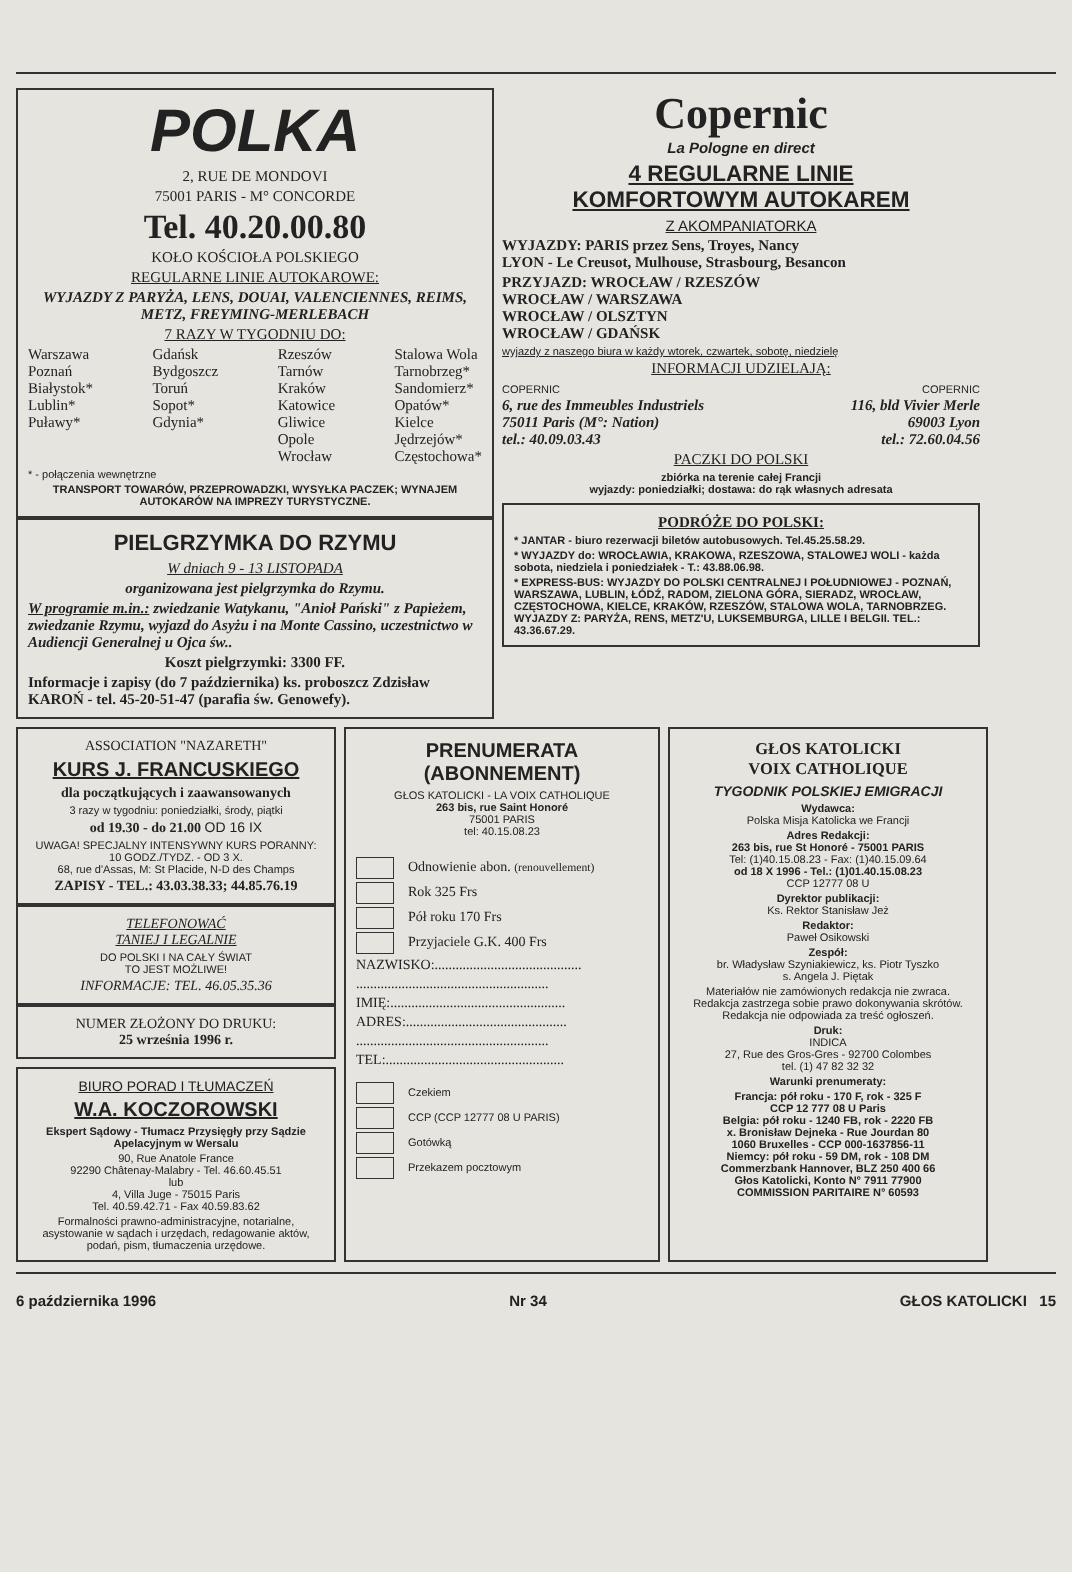POLKA
2, RUE DE MONDOVI
75001 PARIS - M° CONCORDE
Tel. 40.20.00.80
KOŁO KOŚCIOŁA POLSKIEGO
REGULARNE LINIE AUTOKAROWE:
WYJAZDY Z PARYŻA, LENS, DOUAI, VALENCIENNES, REIMS, METZ, FREYMING-MERLEBACH
7 RAZY W TYGODNIU DO:
Warszawa
Poznań
Białystok*
Lublin*
Puławy*
Gdańsk
Bydgoszcz
Toruń
Sopot*
Gdynia*
Rzeszów
Tarnów
Kraków
Katowice
Gliwice
Opole
Wrocław
Stalowa Wola
Tarnobrzeg*
Sandomierz*
Opatów*
Kielce
Jędrzejów*
Częstochowa*
* - połączenia wewnętrzne
TRANSPORT TOWARÓW, PRZEPROWADZKI, WYSYŁKA PACZEK; WYNAJEM AUTOKARÓW NA IMPREZY TURYSTYCZNE.
PIELGRZYMKA DO RZYMU
W dniach 9 - 13 LISTOPADA
organizowana jest pielgrzymka do Rzymu.
W programie m.in.: zwiedzanie Watykanu, "Anioł Pański" z Papieżem, zwiedzanie Rzymu, wyjazd do Asyżu i na Monte Cassino, uczestnictwo w Audiencji Generalnej u Ojca św..
Koszt pielgrzymki: 3300 FF.
Informacje i zapisy (do 7 października) ks. proboszcz Zdzisław KAROŃ - tel. 45-20-51-47 (parafia św. Genowefy).
Copernic
La Pologne en direct
4 REGULARNE LINIE
KOMFORTOWYM AUTOKAREM
Z AKOMPANIATORKA
WYJAZDY: PARIS przez Sens, Troyes, Nancy
LYON - Le Creusot, Mulhouse, Strasbourg, Besancon
PRZYJAZD: WROCŁAW / RZESZÓW
WROCŁAW / WARSZAWA
WROCŁAW / OLSZTYN
WROCŁAW / GDAŃSK
wyjazdy z naszego biura w każdy wtorek, czwartek, sobotę, niedzielę
INFORMACJI UDZIELAJĄ:
COPERNIC
6, rue des Immeubles Industriels
75011 Paris (M°: Nation)
tel.: 40.09.03.43
COPERNIC
116, bld Vivier Merle
69003 Lyon
tel.: 72.60.04.56
PACZKI DO POLSKI
zbiórka na terenie całej Francji
wyjazdy: poniedziałki; dostawa: do rąk własnych adresata
PODRÓŻE DO POLSKI:
* JANTAR - biuro rezerwacji biletów autobusowych. Tel.45.25.58.29.
* WYJAZDY do: WROCŁAWIA, KRAKOWA, RZESZOWA, STALOWEJ WOLI - każda sobota, niedziela i poniedziałek - T.: 43.88.06.98.
* EXPRESS-BUS: WYJAZDY DO POLSKI CENTRALNEJ I POŁUDNIOWEJ - POZNAŃ, WARSZAWA, LUBLIN, ŁÓDŹ, RADOM, ZIELONA GÓRA, SIERADZ, WROCŁAW, CZĘSTOCHOWA, KIELCE, KRAKÓW, RZESZÓW, STALOWA WOLA, TARNOBRZEG. WYJAZDY Z: PARYŻA, RENS, METZ'U, LUKSEMBURGA, LILLE I BELGII. TEL.: 43.36.67.29.
ASSOCIATION "NAZARETH"
KURS J. FRANCUSKIEGO
dla początkujących i zaawansowanych
3 razy w tygodniu: poniedziałki, środy, piątki
od 19.30 - do 21.00 OD 16 IX
UWAGA! SPECJALNY INTENSYWNY KURS PORANNY: 10 GODZ./TYDZ. - OD 3 X.
68, rue d'Assas, M: St Placide, N-D des Champs
ZAPISY - TEL.: 43.03.38.33; 44.85.76.19
TELEFONOWAĆ
TANIEJ I LEGALNIE
DO POLSKI I NA CAŁY ŚWIAT
TO JEST MOŻLIWE!
INFORMACJE: TEL. 46.05.35.36
NUMER ZŁOŻONY DO DRUKU:
25 września 1996 r.
BIURO PORAD I TŁUMACZEŃ
W.A. KOCZOROWSKI
Ekspert Sądowy - Tłumacz Przysięgły przy Sądzie Apelacyjnym w Wersalu
90, Rue Anatole France
92290 Châtenay-Malabry - Tel. 46.60.45.51
lub
4, Villa Juge - 75015 Paris
Tel. 40.59.42.71 - Fax 40.59.83.62
Formalności prawno-administracyjne, notarialne, asystowanie w sądach i urzędach, redagowanie aktów, podań, pism, tłumaczenia urzędowe.
PRENUMERATA
(ABONNEMENT)
GŁOS KATOLICKI - LA VOIX CATHOLIQUE
263 bis, rue Saint Honoré
75001 PARIS
tel: 40.15.08.23
Odnowienie abon. (renouvellement)
Rok 325 Frs
Pół roku 170 Frs
Przyjaciele G.K. 400 Frs
NAZWISKO:..........................................
.......................................................
IMIĘ:..................................................
ADRES:..............................................
.......................................................
TEL:...................................................
Czekiem
CCP (CCP 12777 08 U PARIS)
Gotówką
Przekazem pocztowym
GŁOS KATOLICKI
VOIX CATHOLIQUE
TYGODNIK POLSKIEJ EMIGRACJI
Wydawca:
Polska Misja Katolicka we Francji
Adres Redakcji:
263 bis, rue St Honoré - 75001 PARIS
Tel: (1)40.15.08.23 - Fax: (1)40.15.09.64
od 18 X 1996 - Tel.: (1)01.40.15.08.23
CCP 12777 08 U
Dyrektor publikacji:
Ks. Rektor Stanisław Jeż
Redaktor:
Paweł Osikowski
Zespół:
br. Władysław Szyniakiewicz, ks. Piotr Tyszko
s. Angela J. Piętak
Materiałów nie zamówionych redakcja nie zwraca.
Redakcja zastrzega sobie prawo dokonywania skrótów.
Redakcja nie odpowiada za treść ogłoszeń.
Druk:
INDICA
27, Rue des Gros-Gres - 92700 Colombes
tel. (1) 47 82 32 32
Warunki prenumeraty:
Francja: pół roku - 170 F, rok - 325 F
CCP 12 777 08 U Paris
Belgia: pół roku - 1240 FB, rok - 2220 FB
x. Bronisław Dejneka - Rue Jourdan 80
1060 Bruxelles - CCP 000-1637856-11
Niemcy: pół roku - 59 DM, rok - 108 DM
Commerzbank Hannover, BLZ 250 400 66
Głos Katolicki, Konto N° 7911 77900
COMMISSION PARITAIRE N° 60593
6 października 1996 Nr 34 GŁOS KATOLICKI 15